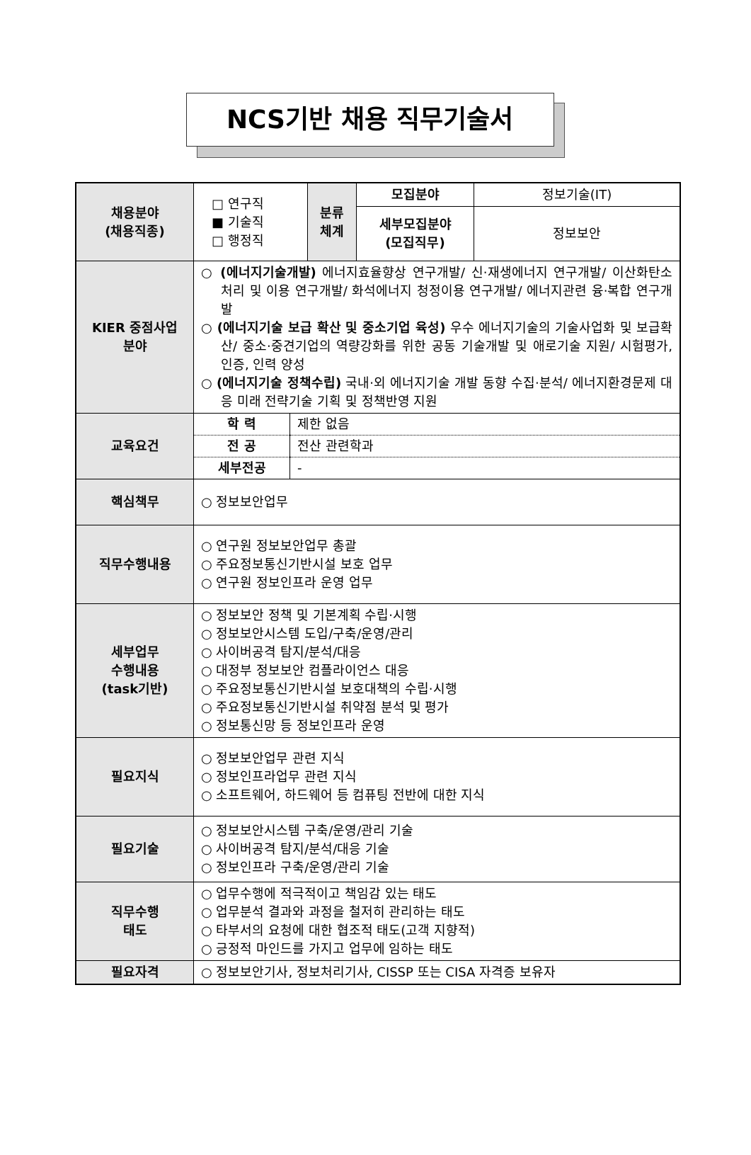NCS기반 채용 직무기술서
| 채용분야 (채용직종) | □ 연구직 ■ 기술직 □ 행정직 | 분류 체계 | 모집분야 | 정보기술(IT) |
| | | | 세부모집분야 (모집직무) | 정보보안 |
| KIER 중점사업 분야 | ○ (에너지기술개발) 에너지효율향상 연구개발/ 신·재생에너지 연구개발/ 이산화탄소 처리 및 이용 연구개발/ 화석에너지 청정이용 연구개발/ 에너지관련 융·복합 연구개발 ○ (에너지기술 보급 확산 및 중소기업 육성) 우수 에너지기술의 기술사업화 및 보급확산/ 중소·중견기업의 역량강화를 위한 공동 기술개발 및 애로기술 지원/ 시험평가, 인증, 인력 양성 ○ (에너지기술 정책수립) 국내·외 에너지기술 개발 동향 수집·분석/ 에너지환경문제 대응 미래 전략기술 기획 및 정책반영 지원 | | | |
| 교육요건 | / 학 력 / 제한 없음 / / 전 공 / 전산 관련학과 / / 세부전공 / - / | | | |
| 핵심책무 | ○ 정보보안업무 | | | |
| 직무수행내용 | ○ 연구원 정보보안업무 총괄 ○ 주요정보통신기반시설 보호 업무 ○ 연구원 정보인프라 운영 업무 | | | |
| 세부업무 수행내용 (task기반) | ○ 정보보안 정책 및 기본계획 수립·시행 ○ 정보보안시스템 도입/구축/운영/관리 ○ 사이버공격 탐지/분석/대응 ○ 대정부 정보보안 컴플라이언스 대응 ○ 주요정보통신기반시설 보호대책의 수립·시행 ○ 주요정보통신기반시설 취약점 분석 및 평가 ○ 정보통신망 등 정보인프라 운영 | | | |
| 필요지식 | ○ 정보보안업무 관련 지식 ○ 정보인프라업무 관련 지식 ○ 소프트웨어, 하드웨어 등 컴퓨팅 전반에 대한 지식 | | | |
| 필요기술 | ○ 정보보안시스템 구축/운영/관리 기술 ○ 사이버공격 탐지/분석/대응 기술 ○ 정보인프라 구축/운영/관리 기술 | | | |
| 직무수행 태도 | ○ 업무수행에 적극적이고 책임감 있는 태도 ○ 업무분석 결과와 과정을 철저히 관리하는 태도 ○ 타부서의 요청에 대한 협조적 태도(고객 지향적) ○ 긍정적 마인드를 가지고 업무에 임하는 태도 | | | |
| 필요자격 | ○ 정보보안기사, 정보처리기사, CISSP 또는 CISA 자격증 보유자 | | | |